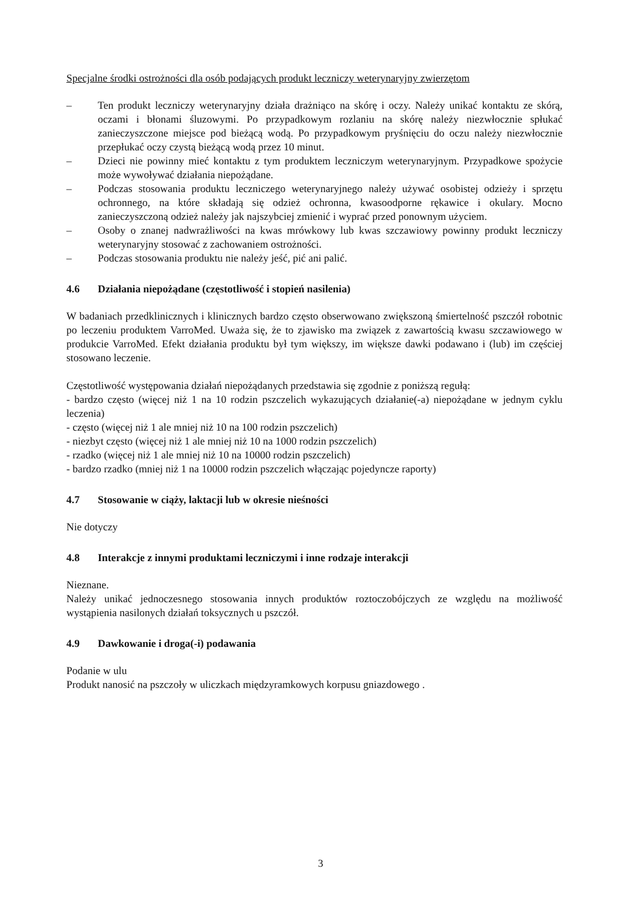Specjalne środki ostrożności dla osób podających produkt leczniczy weterynaryjny zwierzętom
– Ten produkt leczniczy weterynaryjny działa drażniąco na skórę i oczy. Należy unikać kontaktu ze skórą, oczami i błonami śluzowymi. Po przypadkowym rozlaniu na skórę należy niezwłocznie spłukać zanieczyszczone miejsce pod bieżącą wodą. Po przypadkowym pryśnięciu do oczu należy niezwłocznie przepłukać oczy czystą bieżącą wodą przez 10 minut.
– Dzieci nie powinny mieć kontaktu z tym produktem leczniczym weterynaryjnym. Przypadkowe spożycie może wywoływać działania niepożądane.
– Podczas stosowania produktu leczniczego weterynaryjnego należy używać osobistej odzieży i sprzętu ochronnego, na które składają się odzież ochronna, kwasoodporne rękawice i okulary. Mocno zanieczyszczoną odzież należy jak najszybciej zmienić i wyprać przed ponownym użyciem.
– Osoby o znanej nadwrażliwości na kwas mrówkowy lub kwas szczawiowy powinny produkt leczniczy weterynaryjny stosować z zachowaniem ostrożności.
– Podczas stosowania produktu nie należy jeść, pić ani palić.
4.6 Działania niepożądane (częstotliwość i stopień nasilenia)
W badaniach przedklinicznych i klinicznych bardzo często obserwowano zwiększoną śmiertelność pszczół robotnic po leczeniu produktem VarroMed. Uważa się, że to zjawisko ma związek z zawartością kwasu szczawiowego w produkcie VarroMed. Efekt działania produktu był tym większy, im większe dawki podawano i (lub) im częściej stosowano leczenie.
Częstotliwość występowania działań niepożądanych przedstawia się zgodnie z poniższą regułą:
- bardzo często (więcej niż 1 na 10 rodzin pszczelich wykazujących działanie(-a) niepożądane w jednym cyklu leczenia)
- często (więcej niż 1 ale mniej niż 10 na 100 rodzin pszczelich)
- niezbyt często (więcej niż 1 ale mniej niż 10 na 1000 rodzin pszczelich)
- rzadko (więcej niż 1 ale mniej niż 10 na 10000 rodzin pszczelich)
- bardzo rzadko (mniej niż 1 na 10000 rodzin pszczelich włączając pojedyncze raporty)
4.7 Stosowanie w ciąży, laktacji lub w okresie nieśności
Nie dotyczy
4.8 Interakcje z innymi produktami leczniczymi i inne rodzaje interakcji
Nieznane.
Należy unikać jednoczesnego stosowania innych produktów roztoczobójczych ze względu na możliwość wystąpienia nasilonych działań toksycznych u pszczół.
4.9 Dawkowanie i droga(-i) podawania
Podanie w ulu
Produkt nanosić na pszczoły w uliczkach międzyramkowych korpusu gniazdowego .
3